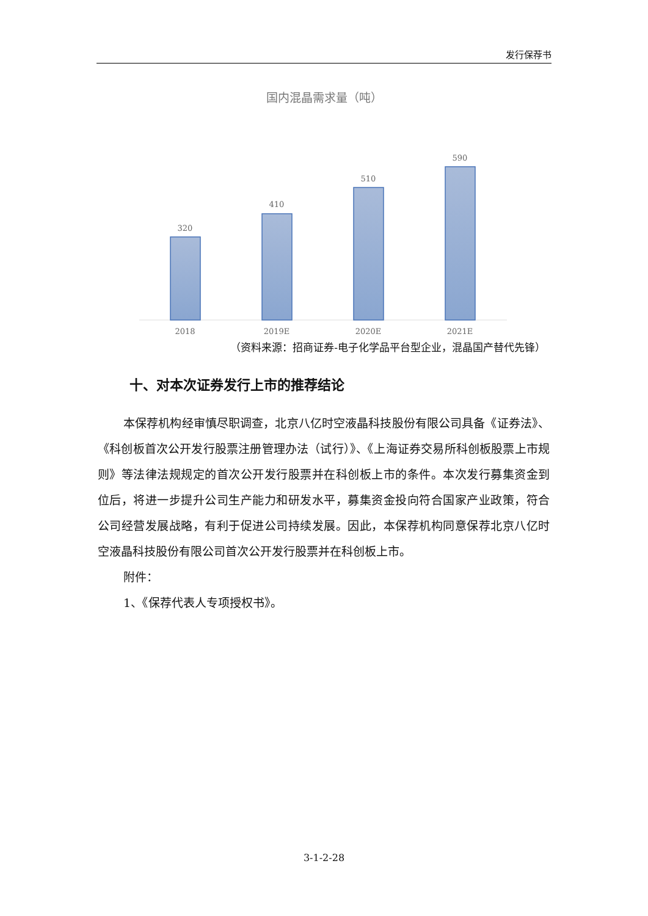发行保荐书
国内混晶需求量（吨）
320
410
510
590
2018
2019E
2020E
2021E
（资料来源：招商证券-电子化学品平台型企业，混晶国产替代先锋）
十、对本次证券发行上市的推荐结论
本保荐机构经审慎尽职调查，北京八亿时空液晶科技股份有限公司具备《证券法》、《科创板首次公开发行股票注册管理办法（试行）》、《上海证券交易所科创板股票上市规则》等法律法规规定的首次公开发行股票并在科创板上市的条件。本次发行募集资金到位后，将进一步提升公司生产能力和研发水平，募集资金投向符合国家产业政策，符合公司经营发展战略，有利于促进公司持续发展。因此，本保荐机构同意保荐北京八亿时空液晶科技股份有限公司首次公开发行股票并在科创板上市。
附件：
1、《保荐代表人专项授权书》。
3-1-2-28